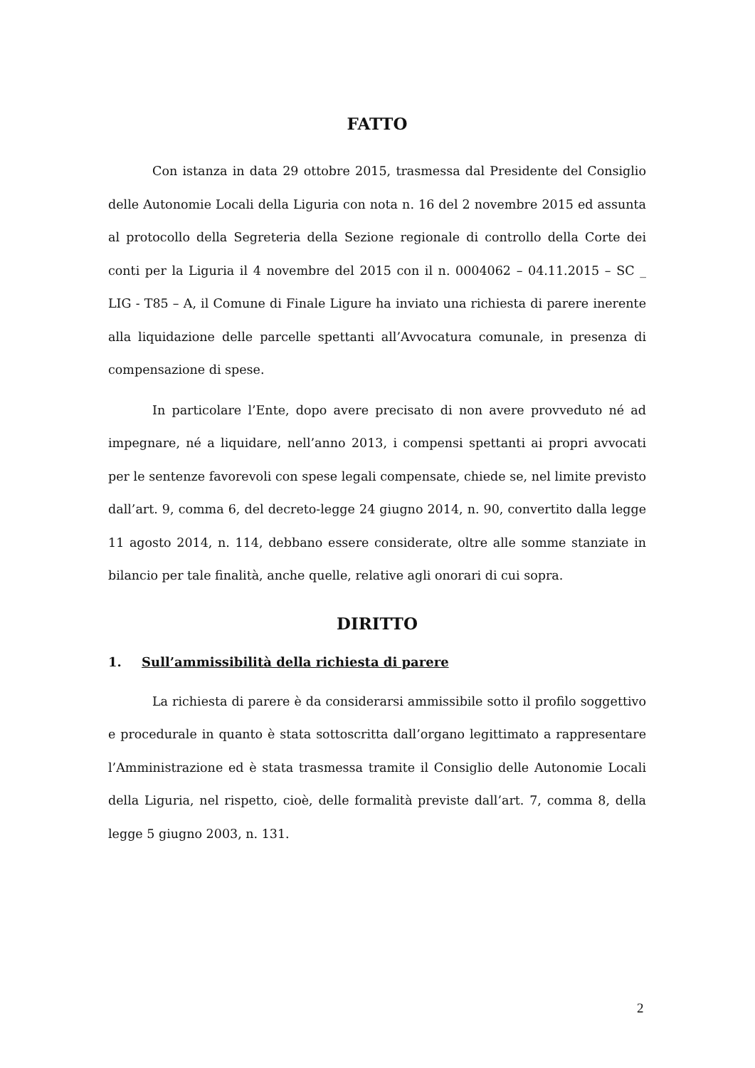FATTO
Con istanza in data 29 ottobre 2015, trasmessa dal Presidente del Consiglio delle Autonomie Locali della Liguria con nota n. 16 del 2 novembre 2015 ed assunta al protocollo della Segreteria della Sezione regionale di controllo della Corte dei conti per la Liguria il 4 novembre del 2015 con il n. 0004062 – 04.11.2015 – SC _ LIG - T85 – A, il Comune di Finale Ligure ha inviato una richiesta di parere inerente alla liquidazione delle parcelle spettanti all’Avvocatura comunale, in presenza di compensazione di spese.
In particolare l’Ente, dopo avere precisato di non avere provveduto né ad impegnare, né a liquidare, nell’anno 2013, i compensi spettanti ai propri avvocati per le sentenze favorevoli con spese legali compensate, chiede se, nel limite previsto dall’art. 9, comma 6, del decreto-legge 24 giugno 2014, n. 90, convertito dalla legge 11 agosto 2014, n. 114, debbano essere considerate, oltre alle somme stanziate in bilancio per tale finalità, anche quelle, relative agli onorari di cui sopra.
DIRITTO
1. Sull’ammissibilità della richiesta di parere
La richiesta di parere è da considerarsi ammissibile sotto il profilo soggettivo e procedurale in quanto è stata sottoscritta dall’organo legittimato a rappresentare l’Amministrazione ed è stata trasmessa tramite il Consiglio delle Autonomie Locali della Liguria, nel rispetto, cioè, delle formalità previste dall’art. 7, comma 8, della legge 5 giugno 2003, n. 131.
2